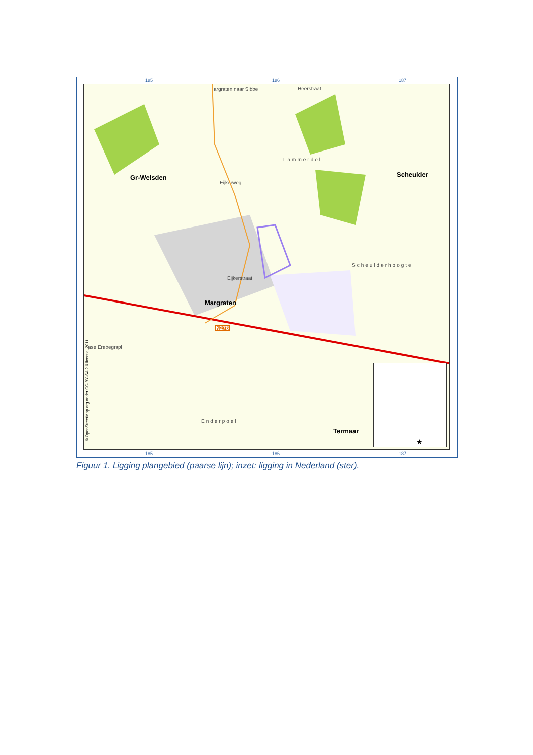185 186 187
185 186 187
Gr-Welsden Scheulder
Margraten
Termaar
Lammerdel
Scheulderhoogte
Enderpoel
Heerstraat argraten naar Sibbe
Eijkerweg
Eijkerstraat
ase Erebegrapl
N278
© OpenStreetMap.org onder CC-BY-SA 2.0 licentie, 2011
★
Figuur 1. Ligging plangebied (paarse lijn); inzet: ligging in Nederland (ster).